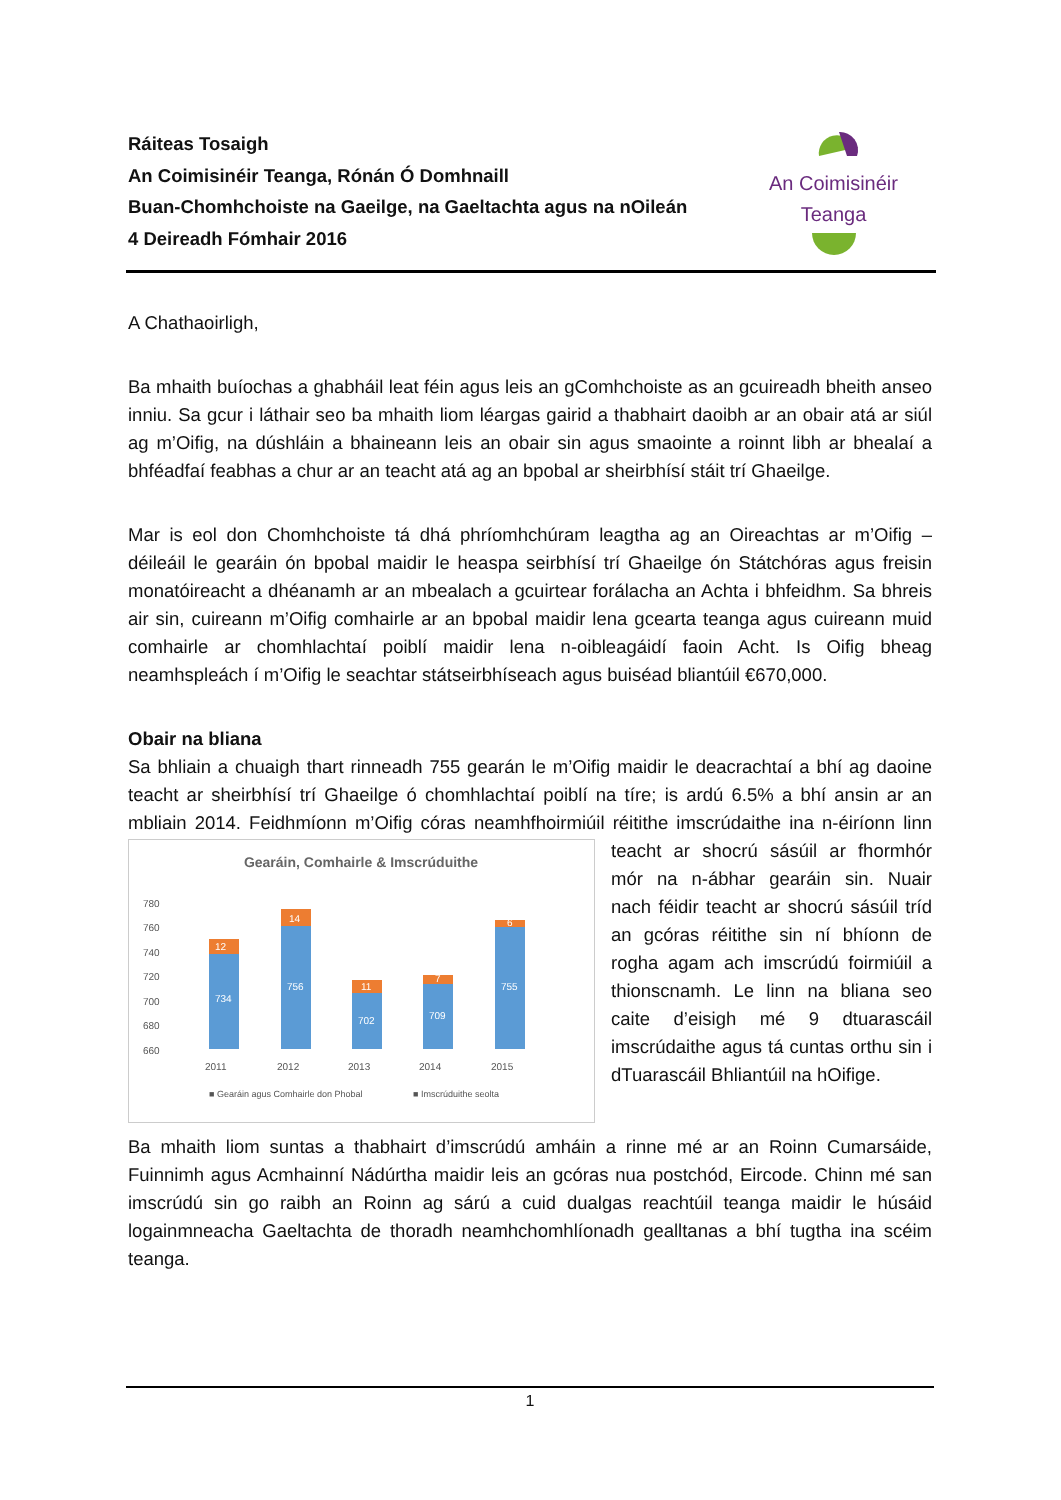Ráiteas Tosaigh
An Coimisinéir Teanga, Rónán Ó Domhnaill
Buan-Chomhchoiste na Gaeilge, na Gaeltachta agus na nOileán
4 Deireadh Fómhair 2016
An Coimisinéir Teanga
A Chathaoirligh,
Ba mhaith buíochas a ghabháil leat féin agus leis an gComhchoiste as an gcuireadh bheith anseo inniu. Sa gcur i láthair seo ba mhaith liom léargas gairid a thabhairt daoibh ar an obair atá ar siúl ag m’Oifig, na dúshláin a bhaineann leis an obair sin agus smaointe a roinnt libh ar bhealaí a bhféadfaí feabhas a chur ar an teacht atá ag an bpobal ar sheirbhísí stáit trí Ghaeilge.
Mar is eol don Chomhchoiste tá dhá phríomhchúram leagtha ag an Oireachtas ar m’Oifig – déileáil le gearáin ón bpobal maidir le heaspa seirbhísí trí Ghaeilge ón Státchóras agus freisin monatóireacht a dhéanamh ar an mbealach a gcuirtear forálacha an Achta i bhfeidhm. Sa bhreis air sin, cuireann m’Oifig comhairle ar an bpobal maidir lena gcearta teanga agus cuireann muid comhairle ar chomhlachtaí poiblí maidir lena n-oibleagáidí faoin Acht. Is Oifig bheag neamhspleách í m’Oifig le seachtar státseirbhíseach agus buiséad bliantúil €670,000.
Obair na bliana
Sa bhliain a chuaigh thart rinneadh 755 gearán le m’Oifig maidir le deacrachtaí a bhí ag daoine teacht ar sheirbhísí trí Ghaeilge ó chomhlachtaí poiblí na tíre; is ardú 6.5% a bhí ansin ar an mbliain 2014. Feidhmíonn m’Oifig córas neamhfhoirmiúil réitithe imscrúdaithe ina n-éiríonn
Gearáin, Comhairle & Imscrúduithe
780
760
740
720
700
680
660
12
14
11
7
6
734
756
702
709
755
2011
2012
2013
2014
2015
■ Gearáin agus Comhairle don Phobal
■ Imscrúduithe seolta
linn teacht ar shocrú sásúil ar fhormhór mór na n-ábhar gearáin sin. Nuair nach féidir teacht ar shocrú sásúil tríd an gcóras réitithe sin ní bhíonn de rogha agam ach imscrúdú foirmiúil a thionscnamh. Le linn na bliana seo caite d’eisigh mé 9 dtuarascáil imscrúdaithe agus tá cuntas orthu sin i dTuarascáil Bhliantúil na hOifige.
Ba mhaith liom suntas a thabhairt d’imscrúdú amháin a rinne mé ar an Roinn Cumarsáide, Fuinnimh agus Acmhainní Nádúrtha maidir leis an gcóras nua postchód, Eircode. Chinn mé san imscrúdú sin go raibh an Roinn ag sárú a cuid dualgas reachtúil teanga maidir le húsáid logainmneacha Gaeltachta de thoradh neamhchomhlíonadh gealltanas a bhí tugtha ina scéim teanga.
1